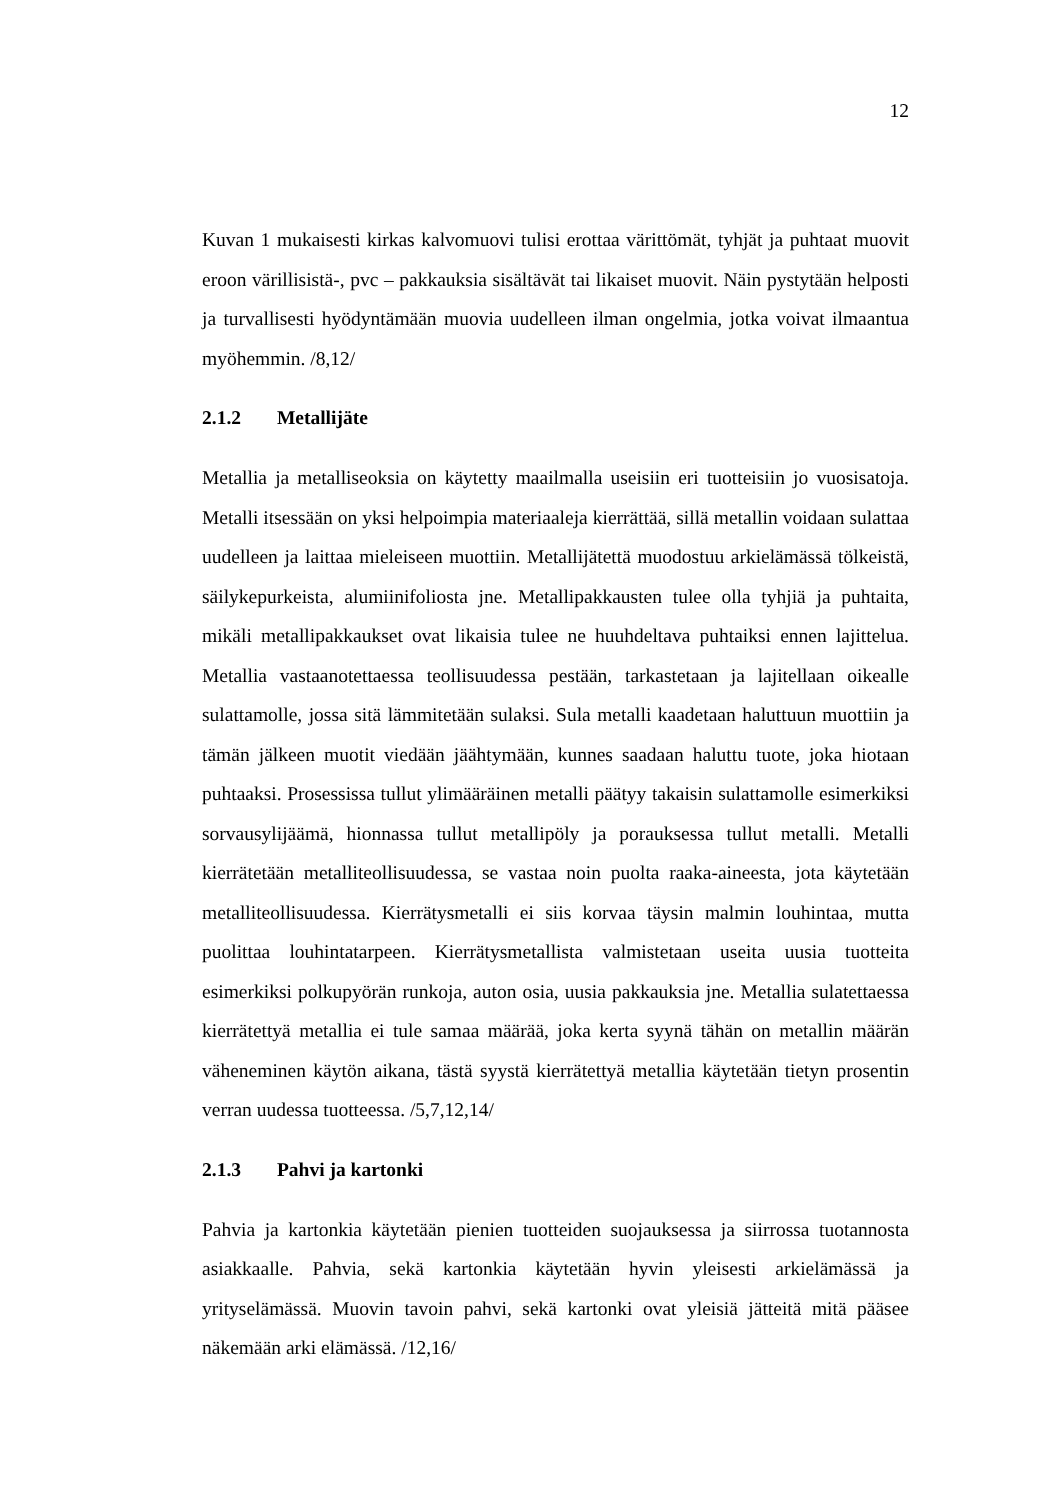12
Kuvan 1 mukaisesti kirkas kalvomuovi tulisi erottaa värittömät, tyhjät ja puhtaat muovit eroon värillisistä-, pvc – pakkauksia sisältävät tai likaiset muovit. Näin pystytään helposti ja turvallisesti hyödyntämään muovia uudelleen ilman ongelmia, jotka voivat ilmaantua myöhemmin. /8,12/
2.1.2 Metallijäte
Metallia ja metalliseoksia on käytetty maailmalla useisiin eri tuotteisiin jo vuosisatoja. Metalli itsessään on yksi helpoimpia materiaaleja kierrättää, sillä metallin voidaan sulattaa uudelleen ja laittaa mieleiseen muottiin. Metallijätettä muodostuu arkielämässä tölkeistä, säilykepurkeista, alumiinifoliosta jne. Metallipakkausten tulee olla tyhjiä ja puhtaita, mikäli metallipakkaukset ovat likaisia tulee ne huuhdeltava puhtaiksi ennen lajittelua. Metallia vastaanotettaessa teollisuudessa pestään, tarkastetaan ja lajitellaan oikealle sulattamolle, jossa sitä lämmitetään sulaksi. Sula metalli kaadetaan haluttuun muottiin ja tämän jälkeen muotit viedään jäähtymään, kunnes saadaan haluttu tuote, joka hiotaan puhtaaksi. Prosessissa tullut ylimääräinen metalli päätyy takaisin sulattamolle esimerkiksi sorvausylijäämä, hionnassa tullut metallipöly ja porauksessa tullut metalli. Metalli kierrätetään metalliteollisuudessa, se vastaa noin puolta raaka-aineesta, jota käytetään metalliteollisuudessa. Kierrätysmetalli ei siis korvaa täysin malmin louhintaa, mutta puolittaa louhintatarpeen. Kierrätysmetallista valmistetaan useita uusia tuotteita esimerkiksi polkupyörän runkoja, auton osia, uusia pakkauksia jne. Metallia sulatettaessa kierrätettyä metallia ei tule samaa määrää, joka kerta syynä tähän on metallin määrän väheneminen käytön aikana, tästä syystä kierrätettyä metallia käytetään tietyn prosentin verran uudessa tuotteessa. /5,7,12,14/
2.1.3 Pahvi ja kartonki
Pahvia ja kartonkia käytetään pienien tuotteiden suojauksessa ja siirrossa tuotannosta asiakkaalle. Pahvia, sekä kartonkia käytetään hyvin yleisesti arkielämässä ja yrityselämässä. Muovin tavoin pahvi, sekä kartonki ovat yleisiä jätteitä mitä pääsee näkemään arki elämässä. /12,16/